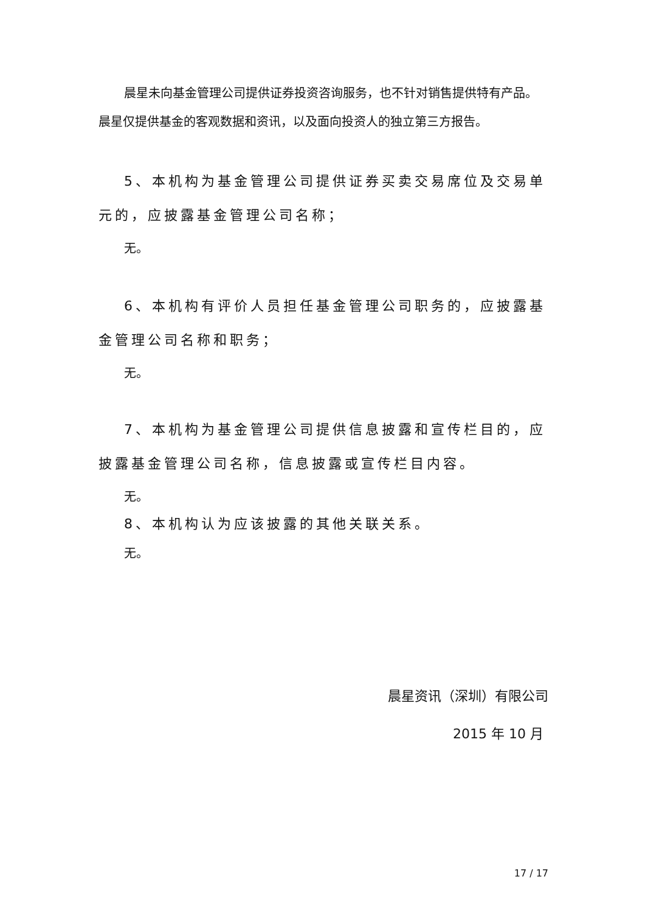晨星未向基金管理公司提供证券投资咨询服务，也不针对销售提供特有产品。晨星仅提供基金的客观数据和资讯，以及面向投资人的独立第三方报告。
5、本机构为基金管理公司提供证券买卖交易席位及交易单元的，应披露基金管理公司名称；
无。
6、本机构有评价人员担任基金管理公司职务的，应披露基金管理公司名称和职务；
无。
7、本机构为基金管理公司提供信息披露和宣传栏目的，应披露基金管理公司名称，信息披露或宣传栏目内容。
无。
8、本机构认为应该披露的其他关联关系。
无。
晨星资讯（深圳）有限公司
2015 年 10 月
17 / 17